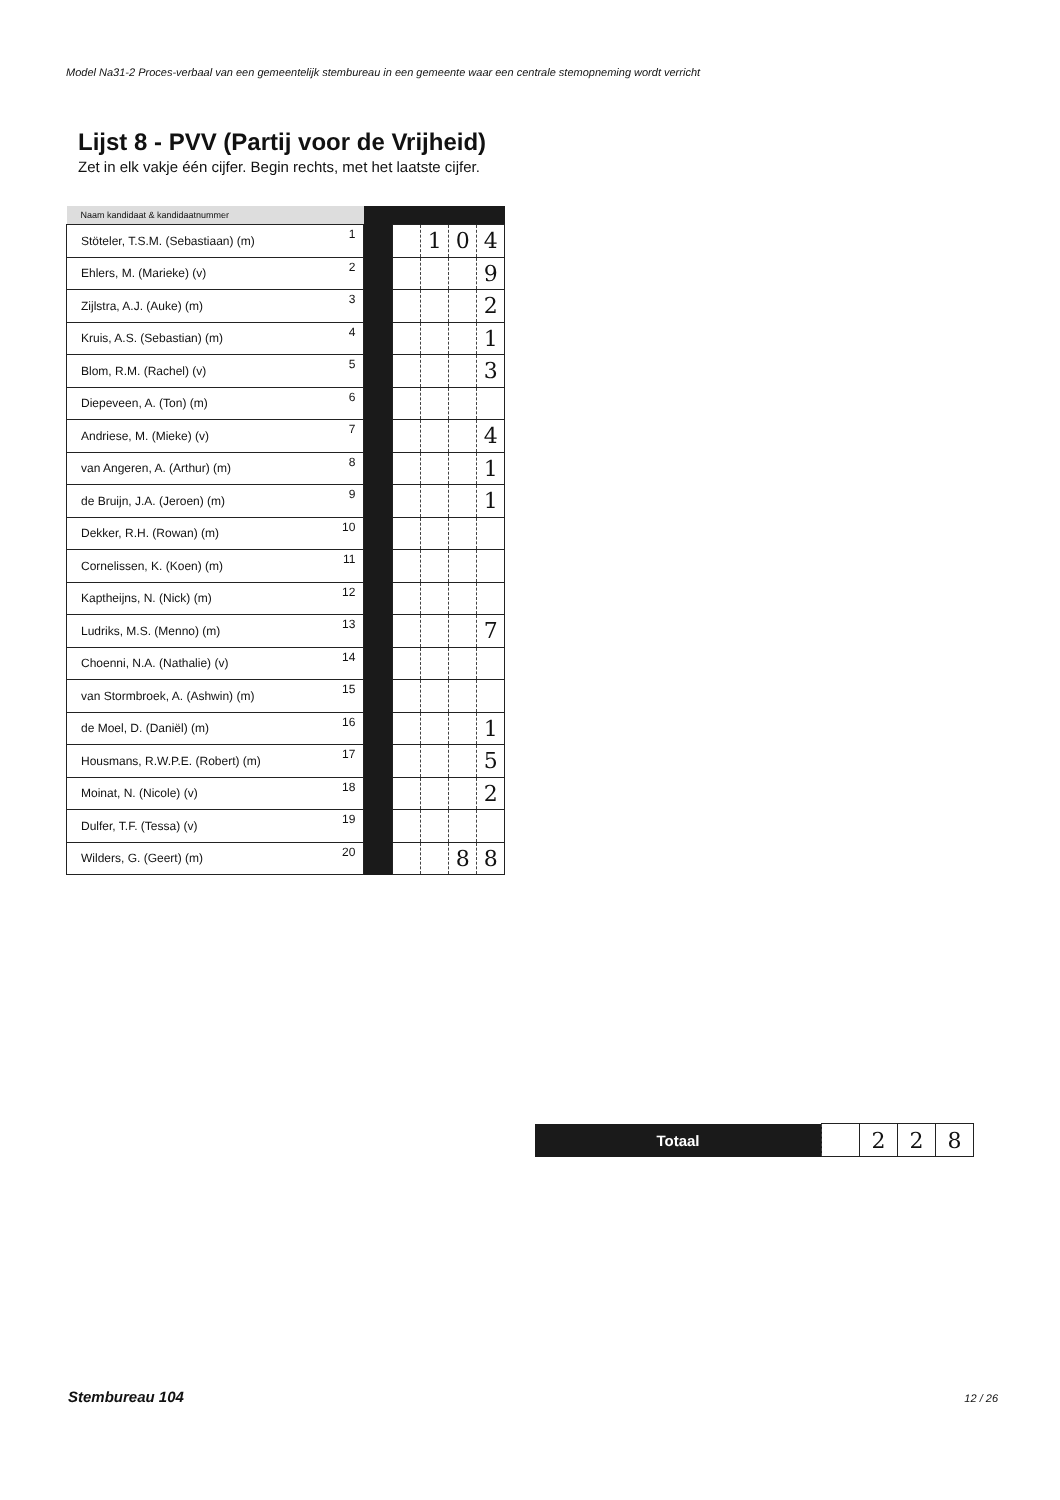Model Na31-2 Proces-verbaal van een gemeentelijk stembureau in een gemeente waar een centrale stemopneming wordt verricht
Lijst 8 - PVV (Partij voor de Vrijheid)
Zet in elk vakje één cijfer. Begin rechts, met het laatste cijfer.
| Naam kandidaat & kandidaatnummer | | | | | | |
| --- | --- | --- | --- | --- | --- | --- |
| Stöteler, T.S.M. (Sebastiaan) (m) | 1 | | | 1 | 0 | 4 |
| Ehlers, M. (Marieke) (v) | 2 | | | | | 9 |
| Zijlstra, A.J. (Auke) (m) | 3 | | | | | 2 |
| Kruis, A.S. (Sebastian) (m) | 4 | | | | | 1 |
| Blom, R.M. (Rachel) (v) | 5 | | | | | 3 |
| Diepeveen, A. (Ton) (m) | 6 | | | | | |
| Andriese, M. (Mieke) (v) | 7 | | | | | 4 |
| van Angeren, A. (Arthur) (m) | 8 | | | | | 1 |
| de Bruijn, J.A. (Jeroen) (m) | 9 | | | | | 1 |
| Dekker, R.H. (Rowan) (m) | 10 | | | | | |
| Cornelissen, K. (Koen) (m) | 11 | | | | | |
| Kaptheijns, N. (Nick) (m) | 12 | | | | | |
| Ludriks, M.S. (Menno) (m) | 13 | | | | | 7 |
| Choenni, N.A. (Nathalie) (v) | 14 | | | | | |
| van Stormbroek, A. (Ashwin) (m) | 15 | | | | | |
| de Moel, D. (Daniël) (m) | 16 | | | | | 1 |
| Housmans, R.W.P.E. (Robert) (m) | 17 | | | | | 5 |
| Moinat, N. (Nicole) (v) | 18 | | | | | 2 |
| Dulfer, T.F. (Tessa) (v) | 19 | | | | | |
| Wilders, G. (Geert) (m) | 20 | | | | 8 | 8 |
| Totaal | | 2 | 2 | 8 |
Stembureau 104 12 / 26